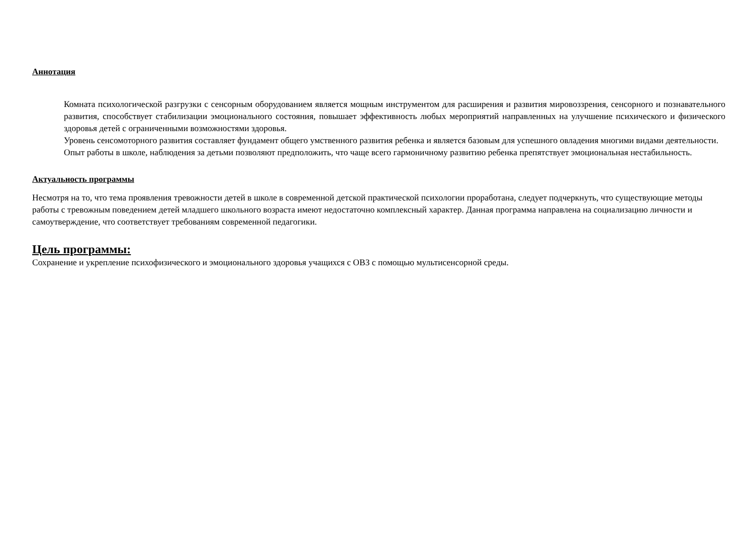Аннотация
Комната психологической разгрузки с сенсорным оборудованием является мощным инструментом для расширения и развития мировоззрения, сенсорного и познавательного развития, способствует стабилизации эмоционального состояния, повышает эффективность любых мероприятий направленных на улучшение психического и физического здоровья детей с ограниченными возможностями здоровья.
Уровень сенсомоторного развития составляет фундамент общего умственного развития ребенка и является базовым для успешного овладения многими видами деятельности.
Опыт работы в школе, наблюдения за детьми позволяют предположить, что чаще всего гармоничному развитию ребенка препятствует эмоциональная нестабильность.
Актуальность программы
Несмотря на то, что тема проявления тревожности детей в школе в современной детской практической психологии проработана, следует подчеркнуть, что существующие методы работы с тревожным поведением детей младшего школьного возраста имеют недостаточно комплексный характер. Данная программа направлена на социализацию личности и самоутверждение, что соответствует требованиям современной педагогики.
Цель программы:
Сохранение и укрепление психофизического и эмоционального здоровья учащихся с ОВЗ с помощью мультисенсорной среды.